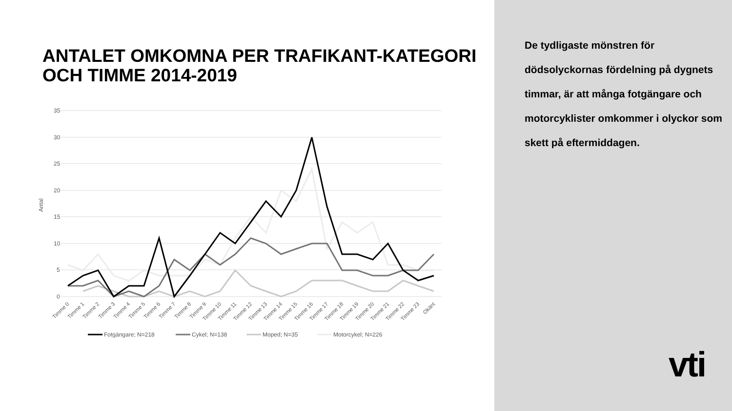ANTALET OMKOMNA PER TRAFIKANT-KATEGORI OCH TIMME 2014-2019
35
30
25
20
15
10
5
0
Antal
Timme 0
Timme 1
Timme 2
Timme 3
Timme 4
Timme 5
Timme 6
Timme 7
Timme 8
Timme 9
Timme 10
Timme 11
Timme 12
Timme 13
Timme 14
Timme 15
Timme 16
Timme 17
Timme 18
Timme 19
Timme 20
Timme 21
Timme 22
Timme 23
Okänt
Fotgängare; N=218
Cykel; N=138
Moped; N=35
Motorcykel; N=226
De tydligaste mönstren för dödsolyckornas fördelning på dygnets timmar, är att många fotgängare och motorcyklister omkommer i olyckor som skett på eftermiddagen.
vti